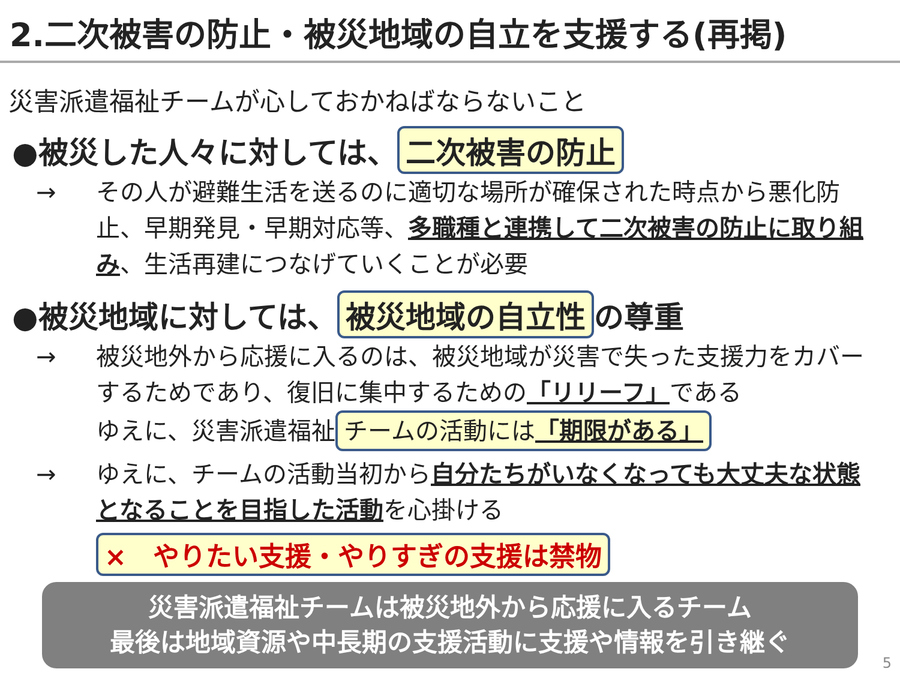2.二次被害の防止・被災地域の自立を支援する(再掲)
災害派遣福祉チームが心しておかねばならないこと
●被災した人々に対しては、 二次被害の防止
→ その人が避難生活を送るのに適切な場所が確保された時点から悪化防止、早期発見・早期対応等、多職種と連携して二次被害の防止に取り組み、生活再建につなげていくことが必要
●被災地域に対しては、 被災地域の自立性 の尊重
→ 被災地外から応援に入るのは、被災地域が災害で失った支援力をカバーするためであり、復旧に集中するための「リリーフ」である
ゆえに、災害派遣福祉 チームの活動には「期限がある」
→ ゆえに、チームの活動当初から自分たちがいなくなっても大丈夫な状態となることを目指した活動を心掛ける
×　やりたい支援・やりすぎの支援は禁物
災害派遣福祉チームは被災地外から応援に入るチーム
最後は地域資源や中長期の支援活動に支援や情報を引き継ぐ
5